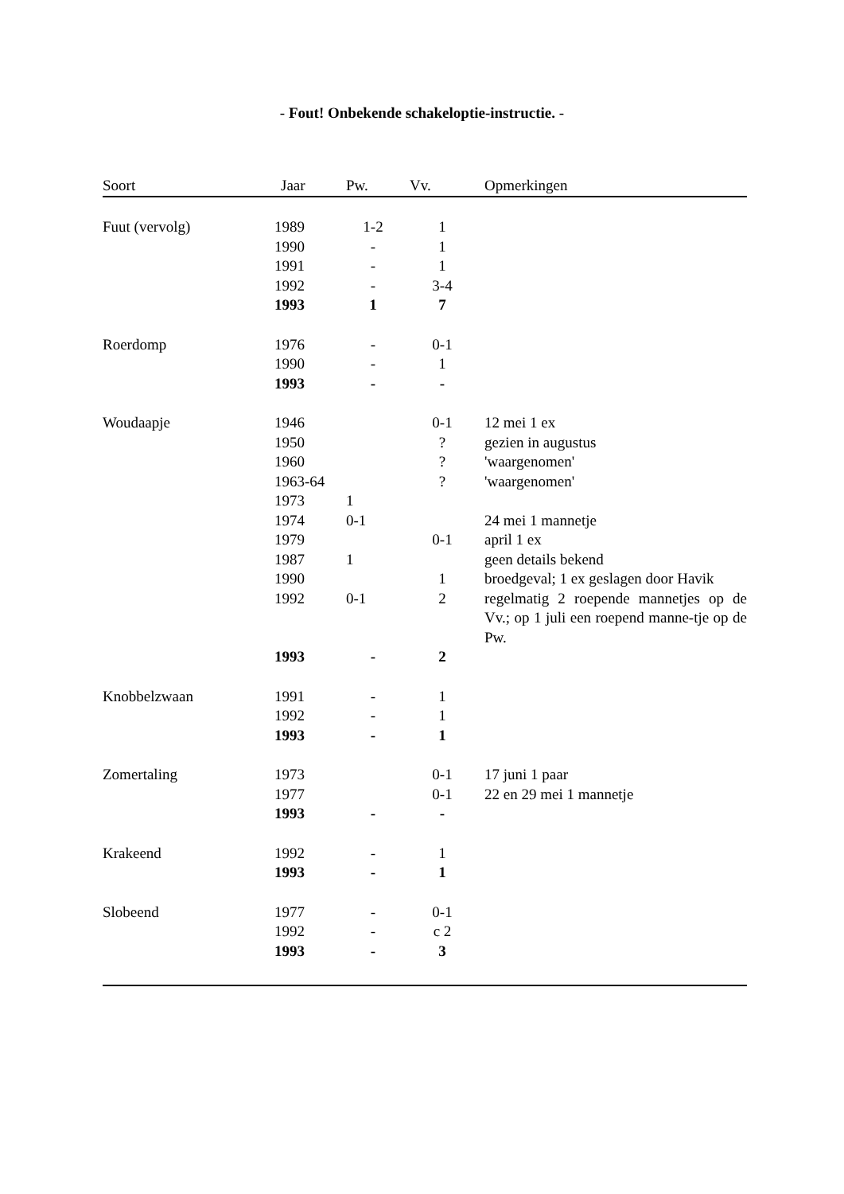- Fout! Onbekende schakeloptie-instructie. -
| Soort | Jaar | Pw. | Vv. | Opmerkingen |
| --- | --- | --- | --- | --- |
| Fuut (vervolg) | 1989 | 1-2 | 1 | |
| | 1990 | - | 1 | |
| | 1991 | - | 1 | |
| | 1992 | - | 3-4 | |
| | 1993 | 1 | 7 | |
| Roerdomp | 1976 | - | 0-1 | |
| | 1990 | - | 1 | |
| | 1993 | - | - | |
| Woudaapje | 1946 | | 0-1 | 12 mei 1 ex |
| | 1950 | | ? | gezien in augustus |
| | 1960 | | ? | 'waargenomen' |
| | 1963-64 | | ? | 'waargenomen' |
| | 1973 | 1 | | |
| | 1974 | 0-1 | | 24 mei 1 mannetje |
| | 1979 | | 0-1 | april 1 ex |
| | 1987 | 1 | | geen details bekend |
| | 1990 | | 1 | broedgeval; 1 ex geslagen door Havik |
| | 1992 | 0-1 | 2 | regelmatig 2 roepende mannetjes op de Vv.; op 1 juli een roepend manne-tje op de Pw. |
| | 1993 | - | 2 | |
| Knobbelzwaan | 1991 | - | 1 | |
| | 1992 | - | 1 | |
| | 1993 | - | 1 | |
| Zomertaling | 1973 | | 0-1 | 17 juni 1 paar |
| | 1977 | | 0-1 | 22 en 29 mei 1 mannetje |
| | 1993 | - | - | |
| Krakeend | 1992 | - | 1 | |
| | 1993 | - | 1 | |
| Slobeend | 1977 | - | 0-1 | |
| | 1992 | - | c 2 | |
| | 1993 | - | 3 | |